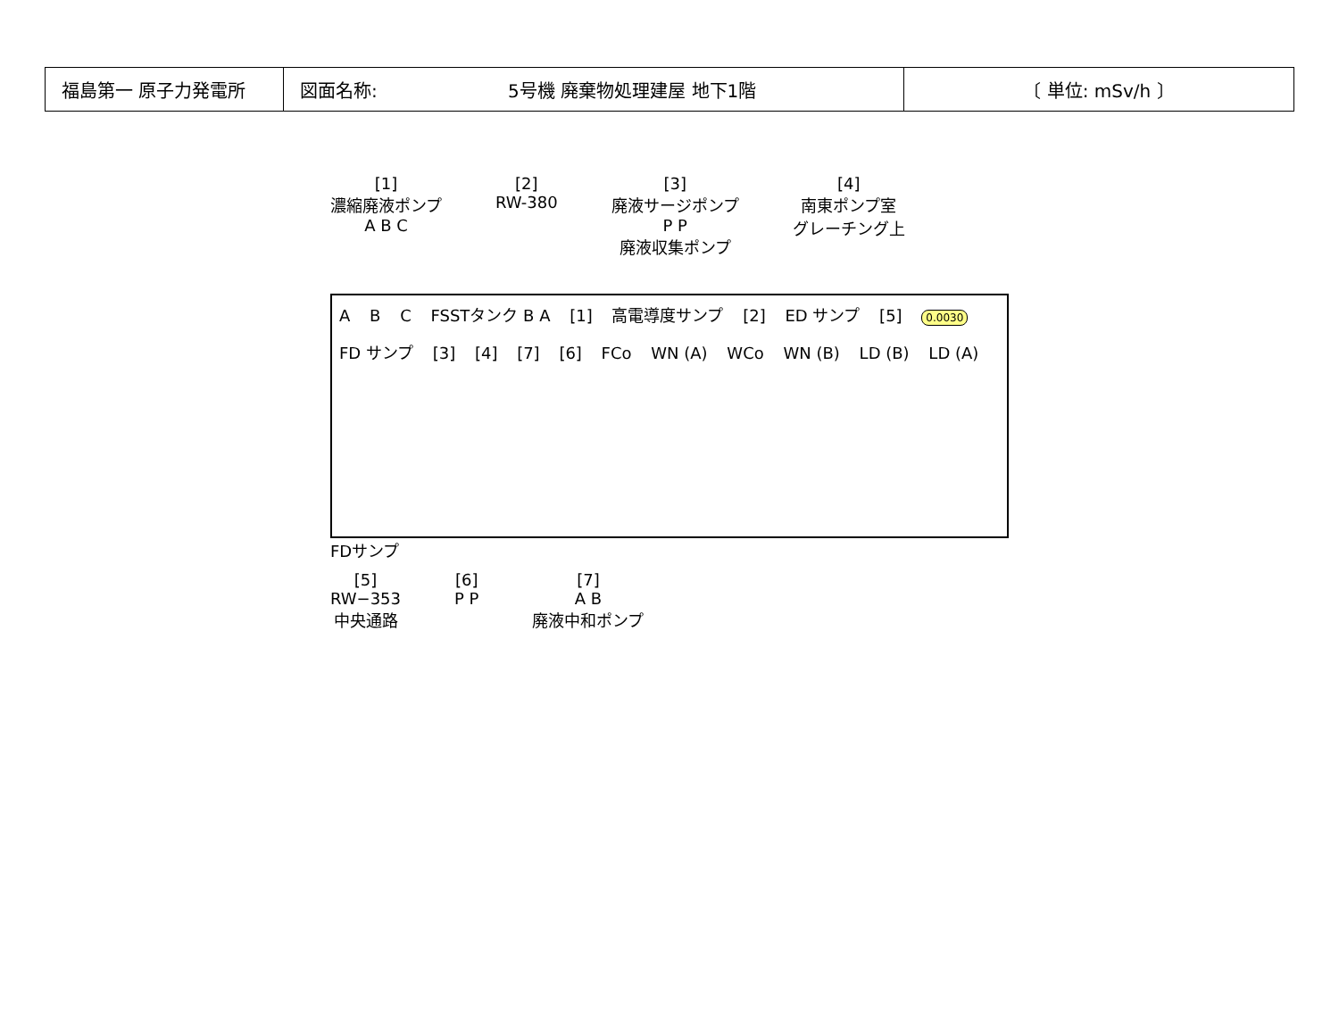| 福島第一 原子力発電所 | 図面名称: 5号機 廃棄物処理建屋 地下1階 | 〔 単位: mSv/h 〕 |
[1]
濃縮廃液ポンプ
A B C
[2]
RW-380
[3]
廃液サージポンプ
P P
廃液収集ポンプ
[4]
南東ポンプ室
グレーチング上
A B C FSSTタンク B A [1] 高電導度サンプ [2] ED サンプ [5] 0.0030 FD サンプ [3] [4] [7] [6] FCo WN (A) WCo WN (B) LD (B) LD (A)
FDサンプ
[5]
RW−353
中央通路
[6]
P P
[7]
A B
廃液中和ポンプ